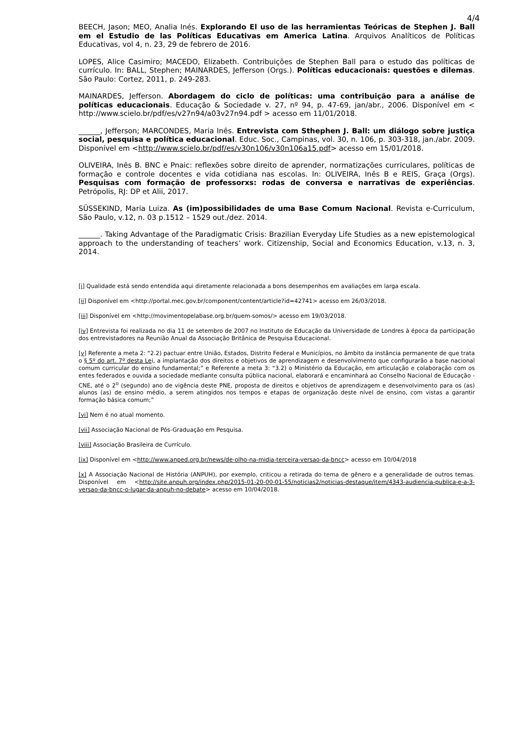4/4
BEECH, Jason; MEO, Analia Inés. Explorando El uso de las herramientas Teóricas de Stephen J. Ball em el Estudio de las Políticas Educativas em America Latina. Arquivos Analíticos de Políticas Educativas, vol 4, n. 23, 29 de febrero de 2016.
LOPES, Alice Casimiro; MACEDO, Elizabeth. Contribuições de Stephen Ball para o estudo das políticas de currículo. In: BALL, Stephen; MAINARDES, Jefferson (Orgs.). Políticas educacionais: questões e dilemas. São Paulo: Cortez, 2011, p. 249-283.
MAINARDES, Jefferson. Abordagem do ciclo de políticas: uma contribuição para a análise de políticas educacionais. Educação & Sociedade v. 27, nº 94, p. 47-69, jan/abr., 2006. Disponível em < http://www.scielo.br/pdf/es/v27n94/a03v27n94.pdf > acesso em 11/01/2018.
______, Jefferson; MARCONDES, Maria Inês. Entrevista com Sthephen J. Ball: um diálogo sobre justiça social, pesquisa e política educacional. Educ. Soc., Campinas, vol. 30, n. 106, p. 303-318, jan./abr. 2009. Disponível em <http://www.scielo.br/pdf/es/v30n106/v30n106a15.pdf> acesso em 15/01/2018.
OLIVEIRA, Inês B. BNC e Pnaic: reflexões sobre direito de aprender, normatizações curriculares, políticas de formação e controle docentes e vida cotidiana nas escolas. In: OLIVEIRA, Inês B e REIS, Graça (Orgs). Pesquisas com formação de professorxs: rodas de conversa e narrativas de experiências. Petrópolis, RJ: DP et Alii, 2017.
SÜSSEKIND, Maria Luiza. As (im)possibilidades de uma Base Comum Nacional. Revista e-Curriculum, São Paulo, v.12, n. 03 p.1512 – 1529 out./dez. 2014.
______. Taking Advantage of the Paradigmatic Crisis: Brazilian Everyday Life Studies as a new epistemological approach to the understanding of teachers’ work. Citizenship, Social and Economics Education, v.13, n. 3, 2014.
[i] Qualidade está sendo entendida aqui diretamente relacionada a bons desempenhos em avaliações em larga escala.
[ii] Disponível em <http://portal.mec.gov.br/component/content/article?id=42741> acesso em 26/03/2018.
[iii] Disponível em <http://movimentopelabase.org.br/quem-somos/> acesso em 19/03/2018.
[iv] Entrevista foi realizada no dia 11 de setembro de 2007 no Instituto de Educação da Universidade de Londres à época da participação dos entrevistadores na Reunião Anual da Associação Britânica de Pesquisa Educacional.
[v] Referente a meta 2: “2.2) pactuar entre União, Estados, Distrito Federal e Municípios, no âmbito da instância permanente de que trata o § 5º do art. 7º desta Lei, a implantação dos direitos e objetivos de aprendizagem e desenvolvimento que configurarão a base nacional comum curricular do ensino fundamental;” e Referente a meta 3: “3.2) o Ministério da Educação, em articulação e colaboração com os entes federados e ouvida a sociedade mediante consulta pública nacional, elaborará e encaminhará ao Conselho Nacional de Educação - CNE, até o 2<sup>o</sup> (segundo) ano de vigência deste PNE, proposta de direitos e objetivos de aprendizagem e desenvolvimento para os (as) alunos (as) de ensino médio, a serem atingidos nos tempos e etapas de organização deste nível de ensino, com vistas a garantir formação básica comum;”
[vi] Nem é no atual momento.
[vii] Associação Nacional de Pós-Graduação em Pesquisa.
[viii] Associação Brasileira de Currículo.
[ix] Disponível em <http://www.anped.org.br/news/de-olho-na-midia-terceira-versao-da-bncc> acesso em 10/04/2018
[x] A Associação Nacional de História (ANPUH), por exemplo, criticou a retirada do tema de gênero e a generalidade de outros temas. Disponível em <http://site.anpuh.org/index.php/2015-01-20-00-01-55/noticias2/noticias-destaque/item/4343-audiencia-publica-e-a-3-versao-da-bncc-o-lugar-da-anpuh-no-debate> acesso em 10/04/2018.